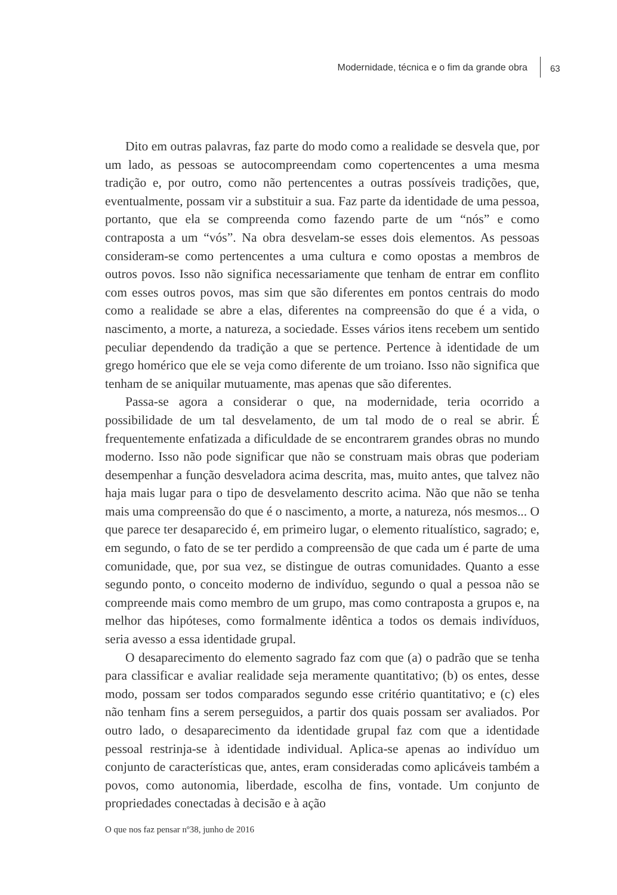Modernidade, técnica e o fim da grande obra
63
Dito em outras palavras, faz parte do modo como a realidade se desvela que, por um lado, as pessoas se autocompreendam como copertencentes a uma mesma tradição e, por outro, como não pertencentes a outras possíveis tradições, que, eventualmente, possam vir a substituir a sua. Faz parte da identidade de uma pessoa, portanto, que ela se compreenda como fazendo parte de um “nós” e como contraposta a um “vós”. Na obra desvelam-se esses dois elementos. As pessoas consideram-se como pertencentes a uma cultura e como opostas a membros de outros povos. Isso não significa necessariamente que tenham de entrar em conflito com esses outros povos, mas sim que são diferentes em pontos centrais do modo como a realidade se abre a elas, diferentes na compreensão do que é a vida, o nascimento, a morte, a natureza, a sociedade. Esses vários itens recebem um sentido peculiar dependendo da tradição a que se pertence. Pertence à identidade de um grego homérico que ele se veja como diferente de um troiano. Isso não significa que tenham de se aniquilar mutuamente, mas apenas que são diferentes.
Passa-se agora a considerar o que, na modernidade, teria ocorrido a possibilidade de um tal desvelamento, de um tal modo de o real se abrir. É frequentemente enfatizada a dificuldade de se encontrarem grandes obras no mundo moderno. Isso não pode significar que não se construam mais obras que poderiam desempenhar a função desveladora acima descrita, mas, muito antes, que talvez não haja mais lugar para o tipo de desvelamento descrito acima. Não que não se tenha mais uma compreensão do que é o nascimento, a morte, a natureza, nós mesmos... O que parece ter desaparecido é, em primeiro lugar, o elemento ritualístico, sagrado; e, em segundo, o fato de se ter perdido a compreensão de que cada um é parte de uma comunidade, que, por sua vez, se distingue de outras comunidades. Quanto a esse segundo ponto, o conceito moderno de indivíduo, segundo o qual a pessoa não se compreende mais como membro de um grupo, mas como contraposta a grupos e, na melhor das hipóteses, como formalmente idêntica a todos os demais indivíduos, seria avesso a essa identidade grupal.
O desaparecimento do elemento sagrado faz com que (a) o padrão que se tenha para classificar e avaliar realidade seja meramente quantitativo; (b) os entes, desse modo, possam ser todos comparados segundo esse critério quantitativo; e (c) eles não tenham fins a serem perseguidos, a partir dos quais possam ser avaliados. Por outro lado, o desaparecimento da identidade grupal faz com que a identidade pessoal restrinja-se à identidade individual. Aplica-se apenas ao indivíduo um conjunto de características que, antes, eram consideradas como aplicáveis também a povos, como autonomia, liberdade, escolha de fins, vontade. Um conjunto de propriedades conectadas à decisão e à ação
O que nos faz pensar nº38, junho de 2016